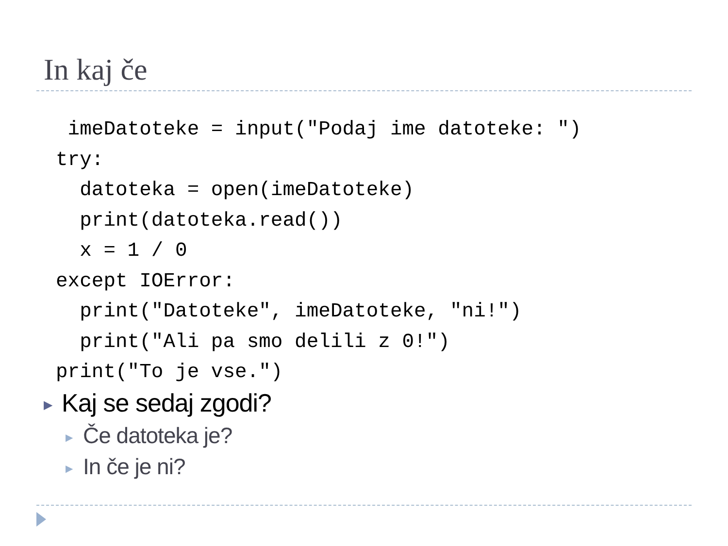In kaj če
imeDatoteke = input("Podaj ime datoteke: ") try: datoteka = open(imeDatoteke) print(datoteka.read()) x = 1 / 0 except IOError: print("Datoteke", imeDatoteke, "ni!") print("Ali pa smo delili z 0!") print("To je vse.")
▶ Kaj se sedaj zgodi?
▶ Če datoteka je?
▶ In če je ni?